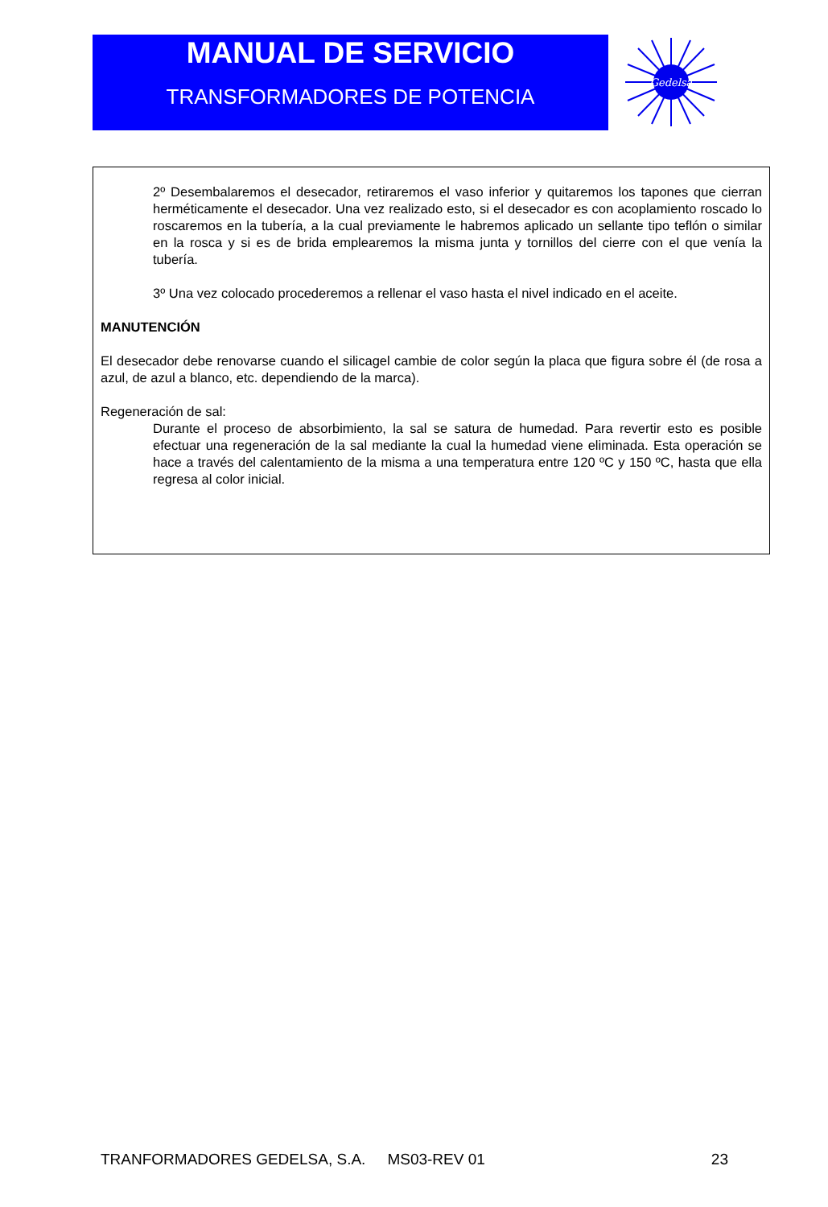MANUAL DE SERVICIO
TRANSFORMADORES DE POTENCIA
Gedelsa
2º Desembalaremos el desecador, retiraremos el vaso inferior y quitaremos los tapones que cierran herméticamente el desecador. Una vez realizado esto, si el desecador es con acoplamiento roscado lo roscaremos en la tubería, a la cual previamente le habremos aplicado un sellante tipo teflón o similar en la rosca y si es de brida emplearemos la misma junta y tornillos del cierre con el que venía la tubería.
3º Una vez colocado procederemos a rellenar el vaso hasta el nivel indicado en el aceite.
MANUTENCIÓN
El desecador debe renovarse cuando el silicagel cambie de color según la placa que figura sobre él (de rosa a azul, de azul a blanco, etc. dependiendo de la marca).
Regeneración de sal:
Durante el proceso de absorbimiento, la sal se satura de humedad. Para revertir esto es posible efectuar una regeneración de la sal mediante la cual la humedad viene eliminada. Esta operación se hace a través del calentamiento de la misma a una temperatura entre 120 ºC y 150 ºC, hasta que ella regresa al color inicial.
TRANFORMADORES GEDELSA, S.A. MS03-REV 01 23